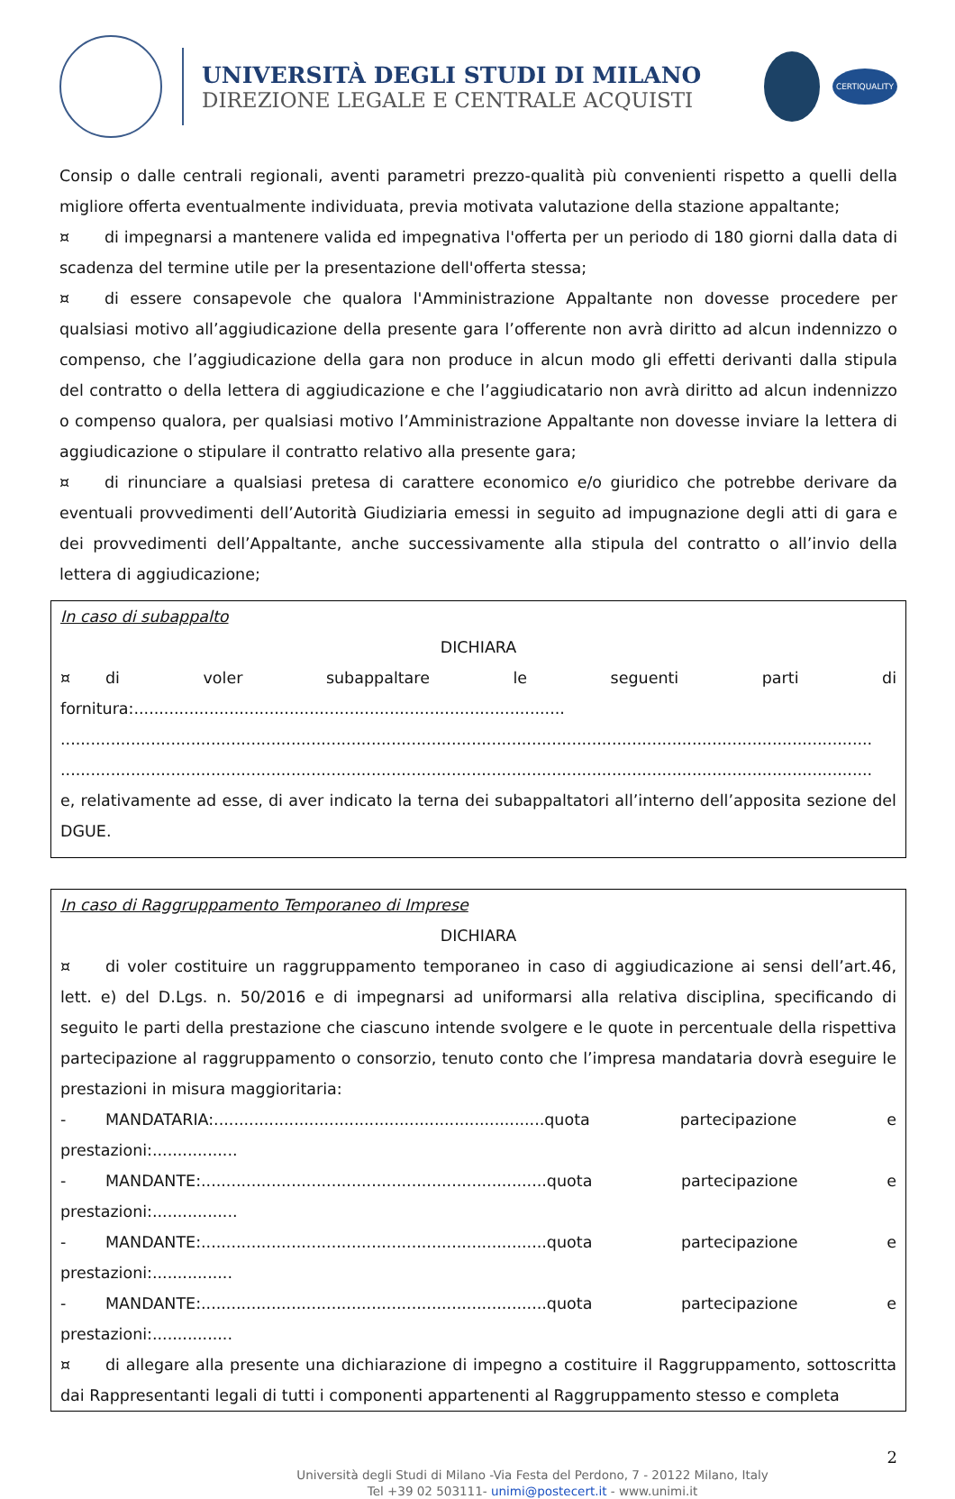UNIVERSITÀ DEGLI STUDI DI MILANO
DIREZIONE LEGALE E CENTRALE ACQUISTI
CERTIQUALITY
Consip o dalle centrali regionali, aventi parametri prezzo-qualità più convenienti rispetto a quelli della migliore offerta eventualmente individuata, previa motivata valutazione della stazione appaltante;
¤ di impegnarsi a mantenere valida ed impegnativa l'offerta per un periodo di 180 giorni dalla data di scadenza del termine utile per la presentazione dell'offerta stessa;
¤ di essere consapevole che qualora l'Amministrazione Appaltante non dovesse procedere per qualsiasi motivo all’aggiudicazione della presente gara l’offerente non avrà diritto ad alcun indennizzo o compenso, che l’aggiudicazione della gara non produce in alcun modo gli effetti derivanti dalla stipula del contratto o della lettera di aggiudicazione e che l’aggiudicatario non avrà diritto ad alcun indennizzo o compenso qualora, per qualsiasi motivo l’Amministrazione Appaltante non dovesse inviare la lettera di aggiudicazione o stipulare il contratto relativo alla presente gara;
¤ di rinunciare a qualsiasi pretesa di carattere economico e/o giuridico che potrebbe derivare da eventuali provvedimenti dell’Autorità Giudiziaria emessi in seguito ad impugnazione degli atti di gara e dei provvedimenti dell’Appaltante, anche successivamente alla stipula del contratto o all’invio della lettera di aggiudicazione;
In caso di subappalto
DICHIARA
¤ di voler subappaltare le seguenti parti di fornitura:......................................................................................
..................................................................................................................................................................
..................................................................................................................................................................
e, relativamente ad esse, di aver indicato la terna dei subappaltatori all’interno dell’apposita sezione del DGUE.
In caso di Raggruppamento Temporaneo di Imprese
DICHIARA
¤ di voler costituire un raggruppamento temporaneo in caso di aggiudicazione ai sensi dell’art.46, lett. e) del D.Lgs. n. 50/2016 e di impegnarsi ad uniformarsi alla relativa disciplina, specificando di seguito le parti della prestazione che ciascuno intende svolgere e le quote in percentuale della rispettiva partecipazione al raggruppamento o consorzio, tenuto conto che l’impresa mandataria dovrà eseguire le prestazioni in misura maggioritaria:
- MANDATARIA:..................................................................quota partecipazione e prestazioni:.................
- MANDANTE:.....................................................................quota partecipazione e prestazioni:.................
- MANDANTE:.....................................................................quota partecipazione e prestazioni:................
- MANDANTE:.....................................................................quota partecipazione e prestazioni:................
¤ di allegare alla presente una dichiarazione di impegno a costituire il Raggruppamento, sottoscritta dai Rappresentanti legali di tutti i componenti appartenenti al Raggruppamento stesso e completa
2
Università degli Studi di Milano -Via Festa del Perdono, 7 - 20122 Milano, Italy
Tel +39 02 503111- unimi@postecert.it - www.unimi.it